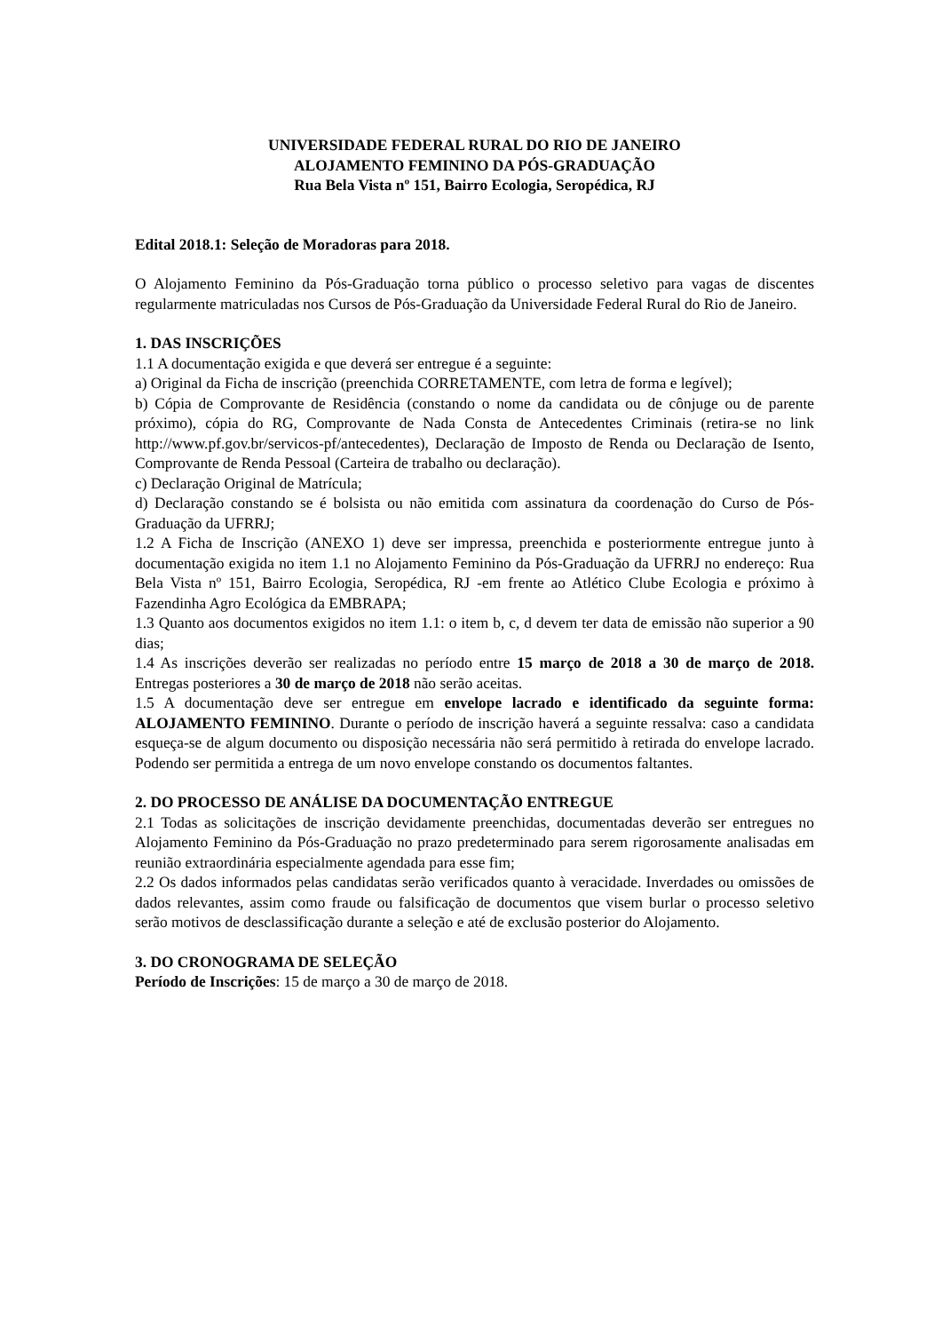UNIVERSIDADE FEDERAL RURAL DO RIO DE JANEIRO
ALOJAMENTO FEMININO DA PÓS-GRADUAÇÃO
Rua Bela Vista nº 151, Bairro Ecologia, Seropédica, RJ
Edital 2018.1: Seleção de Moradoras para 2018.
O Alojamento Feminino da Pós-Graduação torna público o processo seletivo para vagas de discentes regularmente matriculadas nos Cursos de Pós-Graduação da Universidade Federal Rural do Rio de Janeiro.
1. DAS INSCRIÇÕES
1.1 A documentação exigida e que deverá ser entregue é a seguinte:
a) Original da Ficha de inscrição (preenchida CORRETAMENTE, com letra de forma e legível);
b) Cópia de Comprovante de Residência (constando o nome da candidata ou de cônjuge ou de parente próximo), cópia do RG, Comprovante de Nada Consta de Antecedentes Criminais (retira-se no link http://www.pf.gov.br/servicos-pf/antecedentes), Declaração de Imposto de Renda ou Declaração de Isento, Comprovante de Renda Pessoal (Carteira de trabalho ou declaração).
c) Declaração Original de Matrícula;
d) Declaração constando se é bolsista ou não emitida com assinatura da coordenação do Curso de Pós-Graduação da UFRRJ;
1.2 A Ficha de Inscrição (ANEXO 1) deve ser impressa, preenchida e posteriormente entregue junto à documentação exigida no item 1.1 no Alojamento Feminino da Pós-Graduação da UFRRJ no endereço: Rua Bela Vista nº 151, Bairro Ecologia, Seropédica, RJ -em frente ao Atlético Clube Ecologia e próximo à Fazendinha Agro Ecológica da EMBRAPA;
1.3 Quanto aos documentos exigidos no item 1.1: o item b, c, d devem ter data de emissão não superior a 90 dias;
1.4 As inscrições deverão ser realizadas no período entre 15 março de 2018 a 30 de março de 2018. Entregas posteriores a 30 de março de 2018 não serão aceitas.
1.5 A documentação deve ser entregue em envelope lacrado e identificado da seguinte forma: ALOJAMENTO FEMININO. Durante o período de inscrição haverá a seguinte ressalva: caso a candidata esqueça-se de algum documento ou disposição necessária não será permitido à retirada do envelope lacrado. Podendo ser permitida a entrega de um novo envelope constando os documentos faltantes.
2. DO PROCESSO DE ANÁLISE DA DOCUMENTAÇÃO ENTREGUE
2.1 Todas as solicitações de inscrição devidamente preenchidas, documentadas deverão ser entregues no Alojamento Feminino da Pós-Graduação no prazo predeterminado para serem rigorosamente analisadas em reunião extraordinária especialmente agendada para esse fim;
2.2 Os dados informados pelas candidatas serão verificados quanto à veracidade. Inverdades ou omissões de dados relevantes, assim como fraude ou falsificação de documentos que visem burlar o processo seletivo serão motivos de desclassificação durante a seleção e até de exclusão posterior do Alojamento.
3. DO CRONOGRAMA DE SELEÇÃO
Período de Inscrições: 15 de março a 30 de março de 2018.